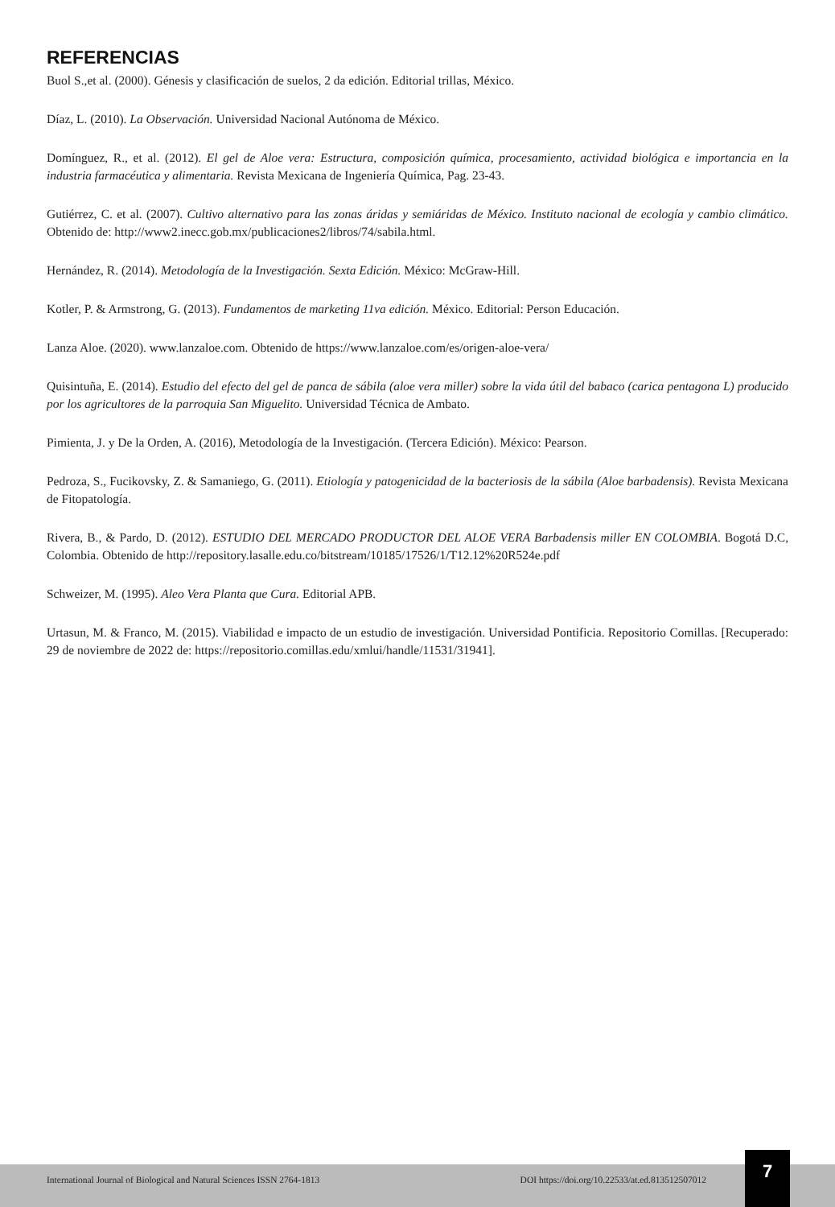REFERENCIAS
Buol S.,et al. (2000). Génesis y clasificación de suelos, 2 da edición. Editorial trillas, México.
Díaz, L. (2010). La Observación. Universidad Nacional Autónoma de México.
Domínguez, R., et al. (2012). El gel de Aloe vera: Estructura, composición química, procesamiento, actividad biológica e importancia en la industria farmacéutica y alimentaria. Revista Mexicana de Ingeniería Química, Pag. 23-43.
Gutiérrez, C. et al. (2007). Cultivo alternativo para las zonas áridas y semiáridas de México. Instituto nacional de ecología y cambio climático. Obtenido de: http://www2.inecc.gob.mx/publicaciones2/libros/74/sabila.html.
Hernández, R. (2014). Metodología de la Investigación. Sexta Edición. México: McGraw-Hill.
Kotler, P. & Armstrong, G. (2013). Fundamentos de marketing 11va edición. México. Editorial: Person Educación.
Lanza Aloe. (2020). www.lanzaloe.com. Obtenido de https://www.lanzaloe.com/es/origen-aloe-vera/
Quisintuña, E. (2014). Estudio del efecto del gel de panca de sábila (aloe vera miller) sobre la vida útil del babaco (carica pentagona L) producido por los agricultores de la parroquia San Miguelito. Universidad Técnica de Ambato.
Pimienta, J. y De la Orden, A. (2016), Metodología de la Investigación. (Tercera Edición). México: Pearson.
Pedroza, S., Fucikovsky, Z. & Samaniego, G. (2011). Etiología y patogenicidad de la bacteriosis de la sábila (Aloe barbadensis). Revista Mexicana de Fitopatología.
Rivera, B., & Pardo, D. (2012). ESTUDIO DEL MERCADO PRODUCTOR DEL ALOE VERA Barbadensis miller EN COLOMBIA. Bogotá D.C, Colombia. Obtenido de http://repository.lasalle.edu.co/bitstream/10185/17526/1/T12.12%20R524e.pdf
Schweizer, M. (1995). Aleo Vera Planta que Cura. Editorial APB.
Urtasun, M. & Franco, M. (2015). Viabilidad e impacto de un estudio de investigación. Universidad Pontificia. Repositorio Comillas. [Recuperado: 29 de noviembre de 2022 de: https://repositorio.comillas.edu/xmlui/handle/11531/31941].
International Journal of Biological and Natural Sciences ISSN 2764-1813 DOI https://doi.org/10.22533/at.ed.813512507012
7